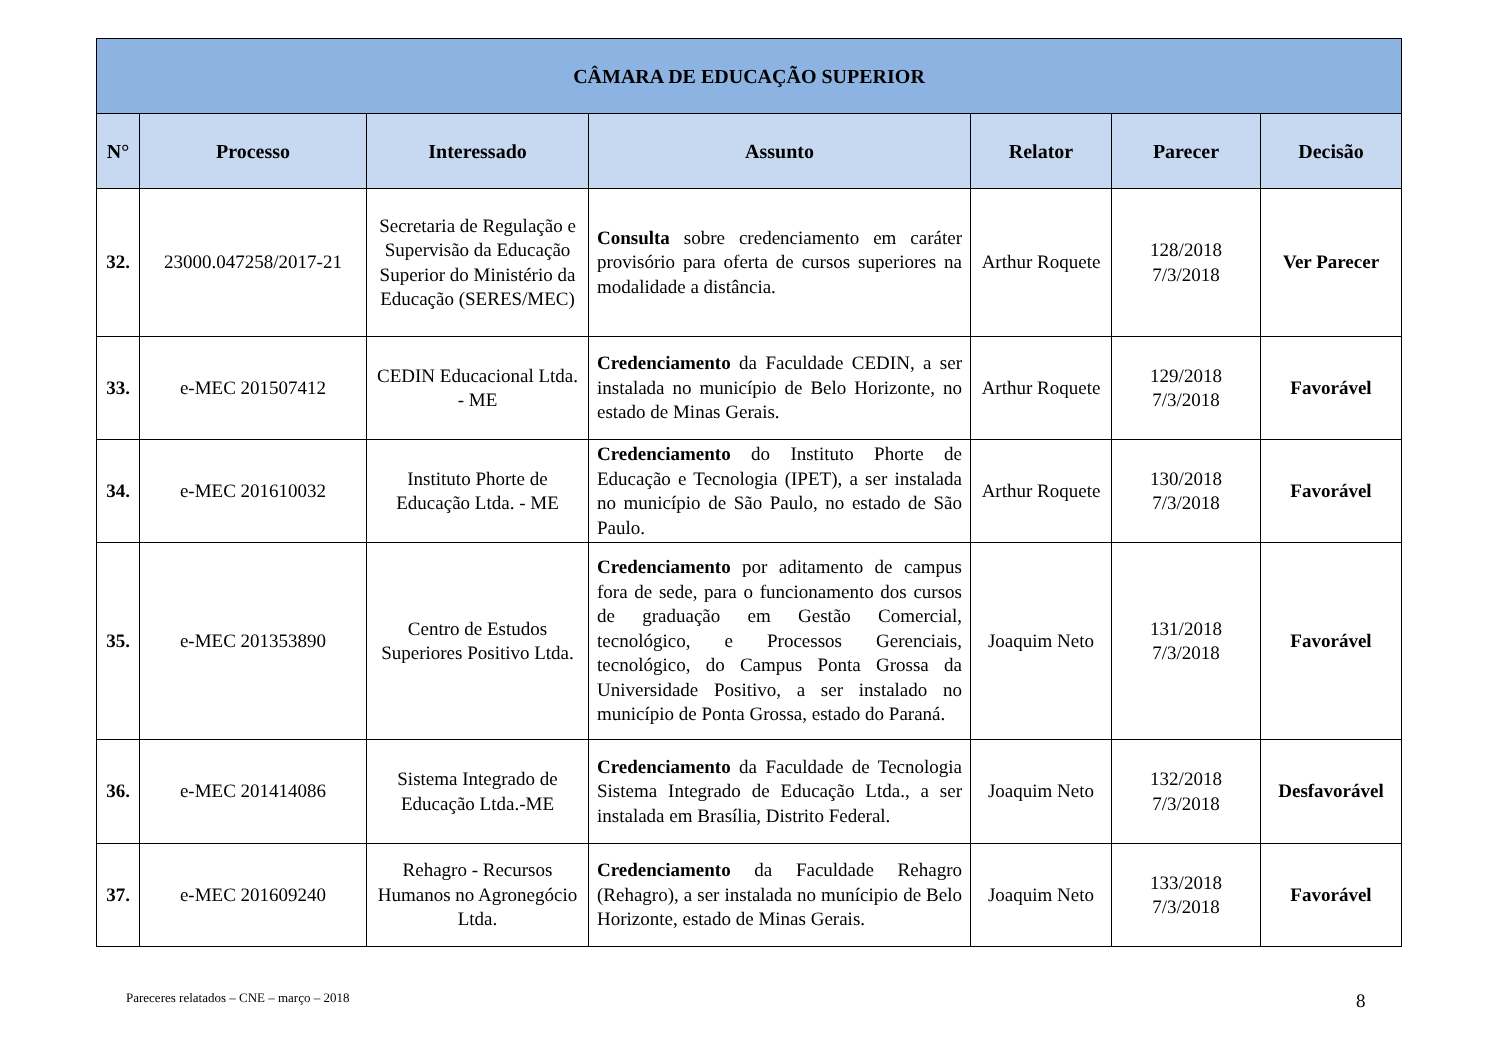| CÂMARA DE EDUCAÇÃO SUPERIOR | | | | | | |
| --- | --- | --- | --- | --- | --- | --- |
| N° | Processo | Interessado | Assunto | Relator | Parecer | Decisão |
| 32. | 23000.047258/2017-21 | Secretaria de Regulação e Supervisão da Educação Superior do Ministério da Educação (SERES/MEC) | Consulta sobre credenciamento em caráter provisório para oferta de cursos superiores na modalidade a distância. | Arthur Roquete | 128/2018 7/3/2018 | Ver Parecer |
| 33. | e-MEC 201507412 | CEDIN Educacional Ltda. - ME | Credenciamento da Faculdade CEDIN, a ser instalada no município de Belo Horizonte, no estado de Minas Gerais. | Arthur Roquete | 129/2018 7/3/2018 | Favorável |
| 34. | e-MEC 201610032 | Instituto Phorte de Educação Ltda. - ME | Credenciamento do Instituto Phorte de Educação e Tecnologia (IPET), a ser instalada no município de São Paulo, no estado de São Paulo. | Arthur Roquete | 130/2018 7/3/2018 | Favorável |
| 35. | e-MEC 201353890 | Centro de Estudos Superiores Positivo Ltda. | Credenciamento por aditamento de campus fora de sede, para o funcionamento dos cursos de graduação em Gestão Comercial, tecnológico, e Processos Gerenciais, tecnológico, do Campus Ponta Grossa da Universidade Positivo, a ser instalado no município de Ponta Grossa, estado do Paraná. | Joaquim Neto | 131/2018 7/3/2018 | Favorável |
| 36. | e-MEC 201414086 | Sistema Integrado de Educação Ltda.-ME | Credenciamento da Faculdade de Tecnologia Sistema Integrado de Educação Ltda., a ser instalada em Brasília, Distrito Federal. | Joaquim Neto | 132/2018 7/3/2018 | Desfavorável |
| 37. | e-MEC 201609240 | Rehagro - Recursos Humanos no Agronegócio Ltda. | Credenciamento da Faculdade Rehagro (Rehagro), a ser instalada no munícipio de Belo Horizonte, estado de Minas Gerais. | Joaquim Neto | 133/2018 7/3/2018 | Favorável |
Pareceres relatados – CNE – março – 2018
8